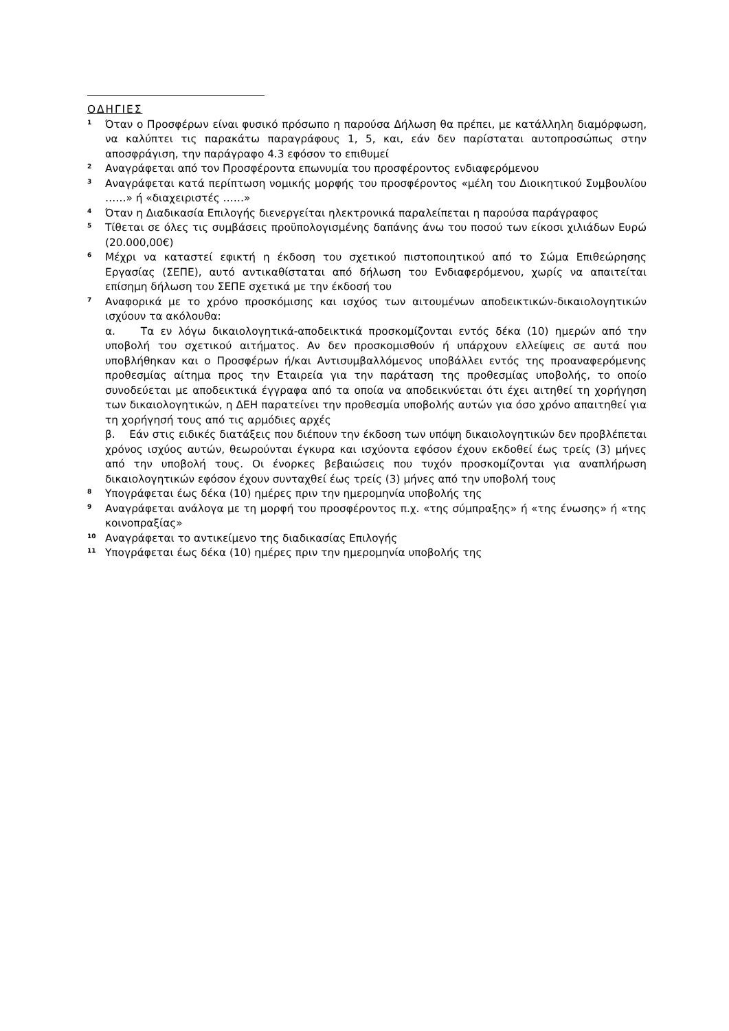ΟΔΗΓΙΕΣ
<sup>1</sup>
Όταν ο Προσφέρων είναι φυσικό πρόσωπο η παρούσα Δήλωση θα πρέπει, με κατάλληλη διαμόρφωση, να καλύπτει τις παρακάτω παραγράφους 1, 5, και, εάν δεν παρίσταται αυτοπροσώπως στην αποσφράγιση, την παράγραφο 4.3 εφόσον το επιθυμεί
<sup>2</sup>
Αναγράφεται από τον Προσφέροντα επωνυμία του προσφέροντος ενδιαφερόμενου
<sup>3</sup>
Αναγράφεται κατά περίπτωση νομικής μορφής του προσφέροντος «μέλη του Διοικητικού Συμβουλίου ……» ή «διαχειριστές ……»
<sup>4</sup>
Όταν η Διαδικασία Επιλογής διενεργείται ηλεκτρονικά παραλείπεται η παρούσα παράγραφος
<sup>5</sup>
Τίθεται σε όλες τις συμβάσεις προϋπολογισμένης δαπάνης άνω του ποσού των είκοσι χιλιάδων Ευρώ (20.000,00€)
<sup>6</sup>
Μέχρι να καταστεί εφικτή η έκδοση του σχετικού πιστοποιητικού από το Σώμα Επιθεώρησης Εργασίας (ΣΕΠΕ), αυτό αντικαθίσταται από δήλωση του Ενδιαφερόμενου, χωρίς να απαιτείται επίσημη δήλωση του ΣΕΠΕ σχετικά με την έκδοσή του
<sup>7</sup>
Αναφορικά με το χρόνο προσκόμισης και ισχύος των αιτουμένων αποδεικτικών-δικαιολογητικών ισχύουν τα ακόλουθα:
α. Τα εν λόγω δικαιολογητικά-αποδεικτικά προσκομίζονται εντός δέκα (10) ημερών από την υποβολή του σχετικού αιτήματος. Αν δεν προσκομισθούν ή υπάρχουν ελλείψεις σε αυτά που υποβλήθηκαν και ο Προσφέρων ή/και Αντισυμβαλλόμενος υποβάλλει εντός της προαναφερόμενης προθεσμίας αίτημα προς την Εταιρεία για την παράταση της προθεσμίας υποβολής, το οποίο συνοδεύεται με αποδεικτικά έγγραφα από τα οποία να αποδεικνύεται ότι έχει αιτηθεί τη χορήγηση των δικαιολογητικών, η ΔΕΗ παρατείνει την προθεσμία υποβολής αυτών για όσο χρόνο απαιτηθεί για τη χορήγησή τους από τις αρμόδιες αρχές
β. Εάν στις ειδικές διατάξεις που διέπουν την έκδοση των υπόψη δικαιολογητικών δεν προβλέπεται χρόνος ισχύος αυτών, θεωρούνται έγκυρα και ισχύοντα εφόσον έχουν εκδοθεί έως τρείς (3) μήνες από την υποβολή τους. Οι ένορκες βεβαιώσεις που τυχόν προσκομίζονται για αναπλήρωση δικαιολογητικών εφόσον έχουν συνταχθεί έως τρείς (3) μήνες από την υποβολή τους
<sup>8</sup>
Υπογράφεται έως δέκα (10) ημέρες πριν την ημερομηνία υποβολής της
<sup>9</sup>
Αναγράφεται ανάλογα με τη μορφή του προσφέροντος π.χ. «της σύμπραξης» ή «της ένωσης» ή «της κοινοπραξίας»
<sup>10</sup>
Αναγράφεται το αντικείμενο της διαδικασίας Επιλογής
<sup>11</sup>
Υπογράφεται έως δέκα (10) ημέρες πριν την ημερομηνία υποβολής της